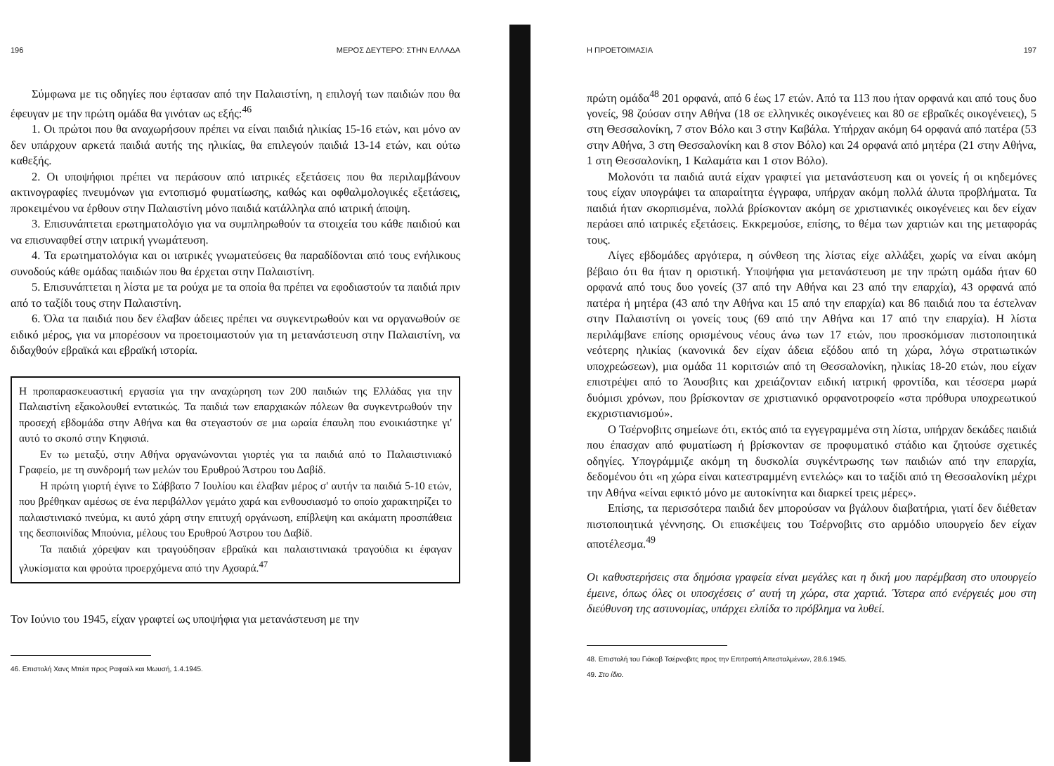196 ΜΕΡΟΣ ΔΕΥΤΕΡΟ: ΣΤΗΝ ΕΛΛΑΔΑ
Σύμφωνα με τις οδηγίες που έφτασαν από την Παλαιστίνη, η επιλογή των παιδιών που θα έφευγαν με την πρώτη ομάδα θα γινόταν ως εξής:<sup>46</sup>
1. Οι πρώτοι που θα αναχωρήσουν πρέπει να είναι παιδιά ηλικίας 15-16 ετών, και μόνο αν δεν υπάρχουν αρκετά παιδιά αυτής της ηλικίας, θα επιλεγούν παιδιά 13-14 ετών, και ούτω καθεξής.
2. Οι υποψήφιοι πρέπει να περάσουν από ιατρικές εξετάσεις που θα περιλαμβάνουν ακτινογραφίες πνευμόνων για εντοπισμό φυματίωσης, καθώς και οφθαλμολογικές εξετάσεις, προκειμένου να έρθουν στην Παλαιστίνη μόνο παιδιά κατάλληλα από ιατρική άποψη.
3. Επισυνάπτεται ερωτηματολόγιο για να συμπληρωθούν τα στοιχεία του κάθε παιδιού και να επισυναφθεί στην ιατρική γνωμάτευση.
4. Τα ερωτηματολόγια και οι ιατρικές γνωματεύσεις θα παραδίδονται από τους ενήλικους συνοδούς κάθε ομάδας παιδιών που θα έρχεται στην Παλαιστίνη.
5. Επισυνάπτεται η λίστα με τα ρούχα με τα οποία θα πρέπει να εφοδιαστούν τα παιδιά πριν από το ταξίδι τους στην Παλαιστίνη.
6. Όλα τα παιδιά που δεν έλαβαν άδειες πρέπει να συγκεντρωθούν και να οργανωθούν σε ειδικό μέρος, για να μπορέσουν να προετοιμαστούν για τη μετανάστευση στην Παλαιστίνη, να διδαχθούν εβραϊκά και εβραϊκή ιστορία.
Η προπαρασκευαστική εργασία για την αναχώρηση των 200 παιδιών της Ελλάδας για την Παλαιστίνη εξακολουθεί εντατικώς. Τα παιδιά των επαρχιακών πόλεων θα συγκεντρωθούν την προσεχή εβδομάδα στην Αθήνα και θα στεγαστούν σε μια ωραία έπαυλη που ενοικιάστηκε γι' αυτό το σκοπό στην Κηφισιά.
Εν τω μεταξύ, στην Αθήνα οργανώνονται γιορτές για τα παιδιά από το Παλαιστινιακό Γραφείο, με τη συνδρομή των μελών του Ερυθρού Άστρου του Δαβίδ.
Η πρώτη γιορτή έγινε το Σάββατο 7 Ιουλίου και έλαβαν μέρος σ' αυτήν τα παιδιά 5-10 ετών, που βρέθηκαν αμέσως σε ένα περιβάλλον γεμάτο χαρά και ενθουσιασμό το οποίο χαρακτηρίζει το παλαιστινιακό πνεύμα, κι αυτό χάρη στην επιτυχή οργάνωση, επίβλεψη και ακάματη προσπάθεια της δεσποινίδας Μπούνια, μέλους του Ερυθρού Άστρου του Δαβίδ.
Τα παιδιά χόρεψαν και τραγούδησαν εβραϊκά και παλαιστινιακά τραγούδια κι έφαγαν γλυκίσματα και φρούτα προερχόμενα από την Αχσαρά.<sup>47</sup>
Τον Ιούνιο του 1945, είχαν γραφτεί ως υποψήφια για μετανάστευση με την
46. Επιστολή Χανς Μπέιτ προς Ραφαέλ και Μωυσή, 1.4.1945.
Η ΠΡΟΕΤΟΙΜΑΣΙΑ 197
πρώτη ομάδα<sup>48</sup> 201 ορφανά, από 6 έως 17 ετών. Από τα 113 που ήταν ορφανά και από τους δυο γονείς, 98 ζούσαν στην Αθήνα (18 σε ελληνικές οικογένειες και 80 σε εβραϊκές οικογένειες), 5 στη Θεσσαλονίκη, 7 στον Βόλο και 3 στην Καβάλα. Υπήρχαν ακόμη 64 ορφανά από πατέρα (53 στην Αθήνα, 3 στη Θεσσαλονίκη και 8 στον Βόλο) και 24 ορφανά από μητέρα (21 στην Αθήνα, 1 στη Θεσσαλονίκη, 1 Καλαμάτα και 1 στον Βόλο).
Μολονότι τα παιδιά αυτά είχαν γραφτεί για μετανάστευση και οι γονείς ή οι κηδεμόνες τους είχαν υπογράψει τα απαραίτητα έγγραφα, υπήρχαν ακόμη πολλά άλυτα προβλήματα. Τα παιδιά ήταν σκορπισμένα, πολλά βρίσκονταν ακόμη σε χριστιανικές οικογένειες και δεν είχαν περάσει από ιατρικές εξετάσεις. Εκκρεμούσε, επίσης, το θέμα των χαρτιών και της μεταφοράς τους.
Λίγες εβδομάδες αργότερα, η σύνθεση της λίστας είχε αλλάξει, χωρίς να είναι ακόμη βέβαιο ότι θα ήταν η οριστική. Υποψήφια για μετανάστευση με την πρώτη ομάδα ήταν 60 ορφανά από τους δυο γονείς (37 από την Αθήνα και 23 από την επαρχία), 43 ορφανά από πατέρα ή μητέρα (43 από την Αθήνα και 15 από την επαρχία) και 86 παιδιά που τα έστελναν στην Παλαιστίνη οι γονείς τους (69 από την Αθήνα και 17 από την επαρχία). Η λίστα περιλάμβανε επίσης ορισμένους νέους άνω των 17 ετών, που προσκόμισαν πιστοποιητικά νεότερης ηλικίας (κανονικά δεν είχαν άδεια εξόδου από τη χώρα, λόγω στρατιωτικών υποχρεώσεων), μια ομάδα 11 κοριτσιών από τη Θεσσαλονίκη, ηλικίας 18-20 ετών, που είχαν επιστρέψει από το Άουσβιτς και χρειάζονταν ειδική ιατρική φροντίδα, και τέσσερα μωρά δυόμισι χρόνων, που βρίσκονταν σε χριστιανικό ορφανοτροφείο «στα πρόθυρα υποχρεωτικού εκχριστιανισμού».
Ο Τσέρνοβιτς σημείωνε ότι, εκτός από τα εγγεγραμμένα στη λίστα, υπήρχαν δεκάδες παιδιά που έπασχαν από φυματίωση ή βρίσκονταν σε προφυματικό στάδιο και ζητούσε σχετικές οδηγίες. Υπογράμμιζε ακόμη τη δυσκολία συγκέντρωσης των παιδιών από την επαρχία, δεδομένου ότι «η χώρα είναι κατεστραμμένη εντελώς» και το ταξίδι από τη Θεσσαλονίκη μέχρι την Αθήνα «είναι εφικτό μόνο με αυτοκίνητα και διαρκεί τρεις μέρες».
Επίσης, τα περισσότερα παιδιά δεν μπορούσαν να βγάλουν διαβατήρια, γιατί δεν διέθεταν πιστοποιητικά γέννησης. Οι επισκέψεις του Τσέρνοβιτς στο αρμόδιο υπουργείο δεν είχαν αποτέλεσμα.<sup>49</sup>
Οι καθυστερήσεις στα δημόσια γραφεία είναι μεγάλες και η δική μου παρέμβαση στο υπουργείο έμεινε, όπως όλες οι υποσχέσεις σ' αυτή τη χώρα, στα χαρτιά. Ύστερα από ενέργειές μου στη διεύθυνση της αστυνομίας, υπάρχει ελπίδα το πρόβλημα να λυθεί.
48. Επιστολή του Γιάκοβ Τσέρνοβιτς προς την Επιτροπή Απεσταλμένων, 28.6.1945.
49. Στο ίδιο.